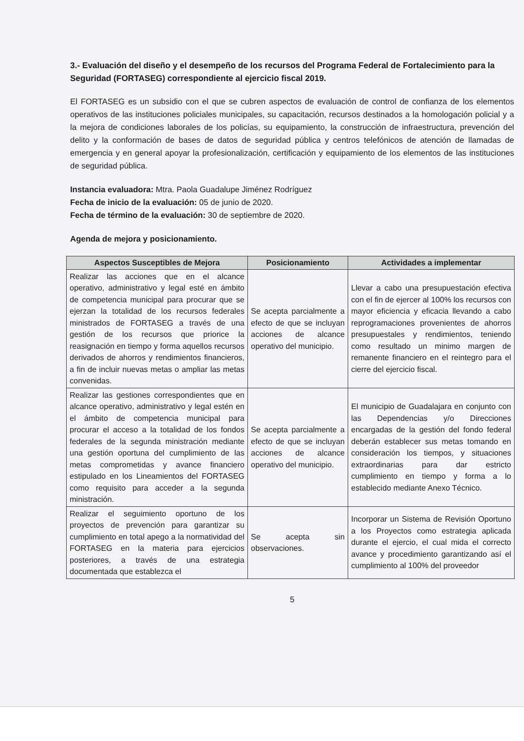3.- Evaluación del diseño y el desempeño de los recursos del Programa Federal de Fortalecimiento para la Seguridad (FORTASEG) correspondiente al ejercicio fiscal 2019.
El FORTASEG es un subsidio con el que se cubren aspectos de evaluación de control de confianza de los elementos operativos de las instituciones policiales municipales, su capacitación, recursos destinados a la homologación policial y a la mejora de condiciones laborales de los policías, su equipamiento, la construcción de infraestructura, prevención del delito y la conformación de bases de datos de seguridad pública y centros telefónicos de atención de llamadas de emergencia y en general apoyar la profesionalización, certificación y equipamiento de los elementos de las instituciones de seguridad pública.
Instancia evaluadora: Mtra. Paola Guadalupe Jiménez Rodríguez
Fecha de inicio de la evaluación: 05 de junio de 2020.
Fecha de término de la evaluación: 30 de septiembre de 2020.
Agenda de mejora y posicionamiento.
| Aspectos Susceptibles de Mejora | Posicionamiento | Actividades a implementar |
| --- | --- | --- |
| Realizar las acciones que en el alcance operativo, administrativo y legal esté en ámbito de competencia municipal para procurar que se ejerzan la totalidad de los recursos federales ministrados de FORTASEG a través de una gestión de los recursos que priorice la reasignación en tiempo y forma aquellos recursos derivados de ahorros y rendimientos financieros, a fin de incluir nuevas metas o ampliar las metas convenidas. | Se acepta parcialmente a efecto de que se incluyan acciones de alcance operativo del municipio. | Llevar a cabo una presupuestación efectiva con el fin de ejercer al 100% los recursos con mayor eficiencia y eficacia llevando a cabo reprogramaciones provenientes de ahorros presupuestales y rendimientos, teniendo como resultado un minimo margen de remanente financiero en el reintegro para el cierre del ejercicio fiscal. |
| Realizar las gestiones correspondientes que en alcance operativo, administrativo y legal estén en el ámbito de competencia municipal para procurar el acceso a la totalidad de los fondos federales de la segunda ministración mediante una gestión oportuna del cumplimiento de las metas comprometidas y avance financiero estipulado en los Lineamientos del FORTASEG como requisito para acceder a la segunda ministración. | Se acepta parcialmente a efecto de que se incluyan acciones de alcance operativo del municipio. | El municipio de Guadalajara en conjunto con las Dependencias y/o Direcciones encargadas de la gestión del fondo federal deberán establecer sus metas tomando en consideración los tiempos, y situaciones extraordinarias para dar estricto cumplimiento en tiempo y forma a lo establecido mediante Anexo Técnico. |
| Realizar el seguimiento oportuno de los proyectos de prevención para garantizar su cumplimiento en total apego a la normatividad del FORTASEG en la materia para ejercicios posteriores, a través de una estrategia documentada que establezca el | Se acepta sin observaciones. | Incorporar un Sistema de Revisión Oportuno a los Proyectos como estrategia aplicada durante el ejercio, el cual mida el correcto avance y procedimiento garantizando así el cumplimiento al 100% del proveedor |
5